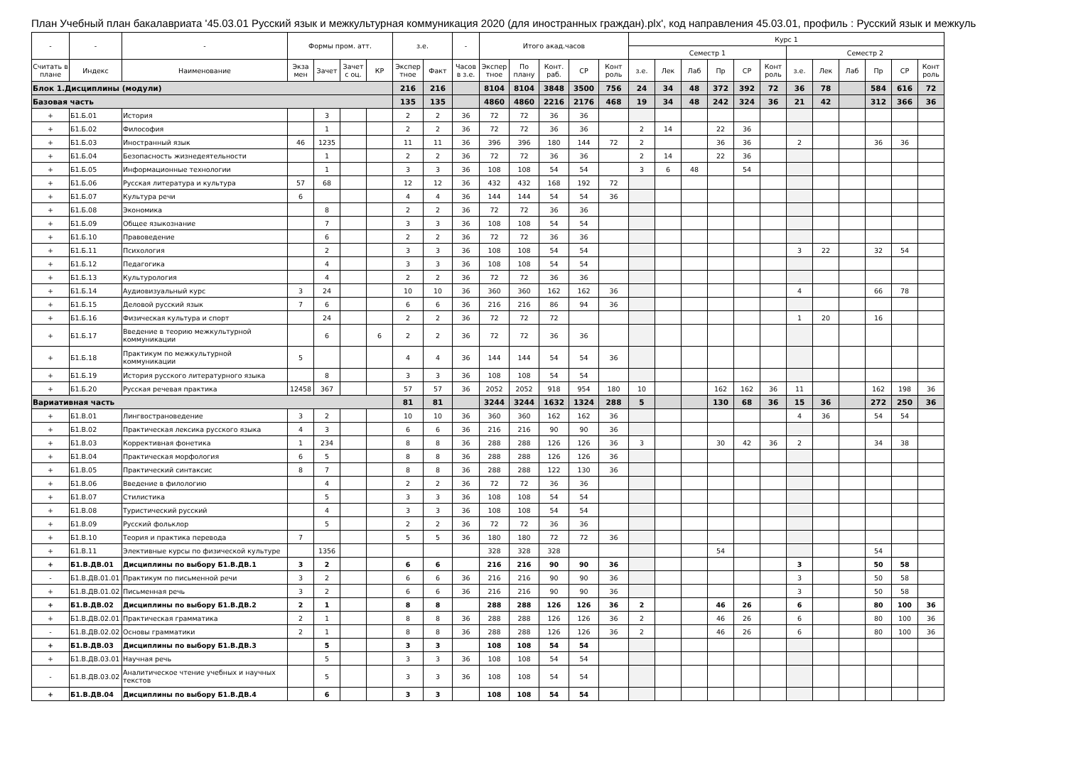План Учебный план бакалавриата '45.03.01 Русский язык и межкультурная коммуникация 2020 (для иностранных граждан).plx', код направления 45.03.01, профиль : Русский язык и межкуль
| - | - | - | Формы пром. атт. | | | | з.е. | | - | Итого акад.часов | | | | | Курс 1 | | | | | | | | | | | |
| --- | --- | --- | --- | --- | --- | --- | --- | --- | --- | --- | --- | --- | --- | --- | --- | --- | --- | --- | --- | --- | --- | --- | --- | --- | --- | --- |
| | | | | | | | | | | | | | | | Семестр 1 | | | | | | Семестр 2 | | | | | |
| Считать в плане | Индекс | Наименование | Экза мен | Зачет | Зачет с оц. | КР | Экспер тное | Факт | Часов в з.е. | Экспер тное | По плану | Конт. раб. | СР | Конт роль | з.е. | Лек | Лаб | Пр | СР | Конт роль | з.е. | Лек | Лаб | Пр | СР | Конт роль |
| Блок 1.Дисциплины (модули) | | | | | | | 216 | 216 | | 8104 | 8104 | 3848 | 3500 | 756 | 24 | 34 | 48 | 372 | 392 | 72 | 36 | 78 | | 584 | 616 | 72 |
| Базовая часть | | | | | | | 135 | 135 | | 4860 | 4860 | 2216 | 2176 | 468 | 19 | 34 | 48 | 242 | 324 | 36 | 21 | 42 | | 312 | 366 | 36 |
| + | Б1.Б.01 | История | | 3 | | | 2 | 2 | 36 | 72 | 72 | 36 | 36 | | | | | | | | | | | | | |
| + | Б1.Б.02 | Философия | | 1 | | | 2 | 2 | 36 | 72 | 72 | 36 | 36 | | 2 | 14 | | 22 | 36 | | | | | | | |
| + | Б1.Б.03 | Иностранный язык | 46 | 1235 | | | 11 | 11 | 36 | 396 | 396 | 180 | 144 | 72 | 2 | | | 36 | 36 | | 2 | | | 36 | 36 | |
| + | Б1.Б.04 | Безопасность жизнедеятельности | | 1 | | | 2 | 2 | 36 | 72 | 72 | 36 | 36 | | 2 | 14 | | 22 | 36 | | | | | | | |
| + | Б1.Б.05 | Информационные технологии | | 1 | | | 3 | 3 | 36 | 108 | 108 | 54 | 54 | | 3 | 6 | 48 | | 54 | | | | | | | |
| + | Б1.Б.06 | Русская литература и культура | 57 | 68 | | | 12 | 12 | 36 | 432 | 432 | 168 | 192 | 72 | | | | | | | | | | | | |
| + | Б1.Б.07 | Культура речи | 6 | | | | 4 | 4 | 36 | 144 | 144 | 54 | 54 | 36 | | | | | | | | | | | | |
| + | Б1.Б.08 | Экономика | | 8 | | | 2 | 2 | 36 | 72 | 72 | 36 | 36 | | | | | | | | | | | | | |
| + | Б1.Б.09 | Общее языкознание | | 7 | | | 3 | 3 | 36 | 108 | 108 | 54 | 54 | | | | | | | | | | | | | |
| + | Б1.Б.10 | Правоведение | | 6 | | | 2 | 2 | 36 | 72 | 72 | 36 | 36 | | | | | | | | | | | | | |
| + | Б1.Б.11 | Психология | | 2 | | | 3 | 3 | 36 | 108 | 108 | 54 | 54 | | | | | | | | 3 | 22 | | 32 | 54 | |
| + | Б1.Б.12 | Педагогика | | 4 | | | 3 | 3 | 36 | 108 | 108 | 54 | 54 | | | | | | | | | | | | | |
| + | Б1.Б.13 | Культурология | | 4 | | | 2 | 2 | 36 | 72 | 72 | 36 | 36 | | | | | | | | | | | | | |
| + | Б1.Б.14 | Аудиовизуальный курс | 3 | 24 | | | 10 | 10 | 36 | 360 | 360 | 162 | 162 | 36 | | | | | | | 4 | | | 66 | 78 | |
| + | Б1.Б.15 | Деловой русский язык | 7 | 6 | | | 6 | 6 | 36 | 216 | 216 | 86 | 94 | 36 | | | | | | | | | | | | |
| + | Б1.Б.16 | Физическая культура и спорт | | 24 | | | 2 | 2 | 36 | 72 | 72 | 72 | | | | | | | | | 1 | 20 | | 16 | | |
| + | Б1.Б.17 | Введение в теорию межкультурной коммуникации | | 6 | | 6 | 2 | 2 | 36 | 72 | 72 | 36 | 36 | | | | | | | | | | | | | |
| + | Б1.Б.18 | Практикум по межкультурной коммуникации | 5 | | | | 4 | 4 | 36 | 144 | 144 | 54 | 54 | 36 | | | | | | | | | | | | |
| + | Б1.Б.19 | История русского литературного языка | | 8 | | | 3 | 3 | 36 | 108 | 108 | 54 | 54 | | | | | | | | | | | | | |
| + | Б1.Б.20 | Русская речевая практика | 12458 | 367 | | | 57 | 57 | 36 | 2052 | 2052 | 918 | 954 | 180 | 10 | | | 162 | 162 | 36 | 11 | | | 162 | 198 | 36 |
| Вариативная часть | | | | | | | 81 | 81 | | 3244 | 3244 | 1632 | 1324 | 288 | 5 | | | 130 | 68 | 36 | 15 | 36 | | 272 | 250 | 36 |
| + | Б1.В.01 | Лингвострановедение | 3 | 2 | | | 10 | 10 | 36 | 360 | 360 | 162 | 162 | 36 | | | | | | | 4 | 36 | | 54 | 54 | |
| + | Б1.В.02 | Практическая лексика русского языка | 4 | 3 | | | 6 | 6 | 36 | 216 | 216 | 90 | 90 | 36 | | | | | | | | | | | | |
| + | Б1.В.03 | Коррективная фонетика | 1 | 234 | | | 8 | 8 | 36 | 288 | 288 | 126 | 126 | 36 | 3 | | | 30 | 42 | 36 | 2 | | | 34 | 38 | |
| + | Б1.В.04 | Практическая морфология | 6 | 5 | | | 8 | 8 | 36 | 288 | 288 | 126 | 126 | 36 | | | | | | | | | | | | |
| + | Б1.В.05 | Практический синтаксис | 8 | 7 | | | 8 | 8 | 36 | 288 | 288 | 122 | 130 | 36 | | | | | | | | | | | | |
| + | Б1.В.06 | Введение в филологию | | 4 | | | 2 | 2 | 36 | 72 | 72 | 36 | 36 | | | | | | | | | | | | | |
| + | Б1.В.07 | Стилистика | | 5 | | | 3 | 3 | 36 | 108 | 108 | 54 | 54 | | | | | | | | | | | | | |
| + | Б1.В.08 | Туристический русский | | 4 | | | 3 | 3 | 36 | 108 | 108 | 54 | 54 | | | | | | | | | | | | | |
| + | Б1.В.09 | Русский фольклор | | 5 | | | 2 | 2 | 36 | 72 | 72 | 36 | 36 | | | | | | | | | | | | | |
| + | Б1.В.10 | Теория и практика перевода | 7 | | | | 5 | 5 | 36 | 180 | 180 | 72 | 72 | 36 | | | | | | | | | | | | |
| + | Б1.В.11 | Элективные курсы по физической культуре | | 1356 | | | | | | 328 | 328 | 328 | | | | | | 54 | | | | | | 54 | | |
| + | Б1.В.ДВ.01 | Дисциплины по выбору Б1.В.ДВ.1 | 3 | 2 | | | 6 | 6 | | 216 | 216 | 90 | 90 | 36 | | | | | | | 3 | | | 50 | 58 | |
| - | Б1.В.ДВ.01.01 | Практикум по письменной речи | 3 | 2 | | | 6 | 6 | 36 | 216 | 216 | 90 | 90 | 36 | | | | | | | 3 | | | 50 | 58 | |
| + | Б1.В.ДВ.01.02 | Письменная речь | 3 | 2 | | | 6 | 6 | 36 | 216 | 216 | 90 | 90 | 36 | | | | | | | 3 | | | 50 | 58 | |
| + | Б1.В.ДВ.02 | Дисциплины по выбору Б1.В.ДВ.2 | 2 | 1 | | | 8 | 8 | | 288 | 288 | 126 | 126 | 36 | 2 | | | 46 | 26 | | 6 | | | 80 | 100 | 36 |
| + | Б1.В.ДВ.02.01 | Практическая грамматика | 2 | 1 | | | 8 | 8 | 36 | 288 | 288 | 126 | 126 | 36 | 2 | | | 46 | 26 | | 6 | | | 80 | 100 | 36 |
| - | Б1.В.ДВ.02.02 | Основы грамматики | 2 | 1 | | | 8 | 8 | 36 | 288 | 288 | 126 | 126 | 36 | 2 | | | 46 | 26 | | 6 | | | 80 | 100 | 36 |
| + | Б1.В.ДВ.03 | Дисциплины по выбору Б1.В.ДВ.3 | | 5 | | | 3 | 3 | | 108 | 108 | 54 | 54 | | | | | | | | | | | | | |
| + | Б1.В.ДВ.03.01 | Научная речь | | 5 | | | 3 | 3 | 36 | 108 | 108 | 54 | 54 | | | | | | | | | | | | | |
| - | Б1.В.ДВ.03.02 | Аналитическое чтение учебных и научных текстов | | 5 | | | 3 | 3 | 36 | 108 | 108 | 54 | 54 | | | | | | | | | | | | | |
| + | Б1.В.ДВ.04 | Дисциплины по выбору Б1.В.ДВ.4 | | 6 | | | 3 | 3 | | 108 | 108 | 54 | 54 | | | | | | | | | | | | | |